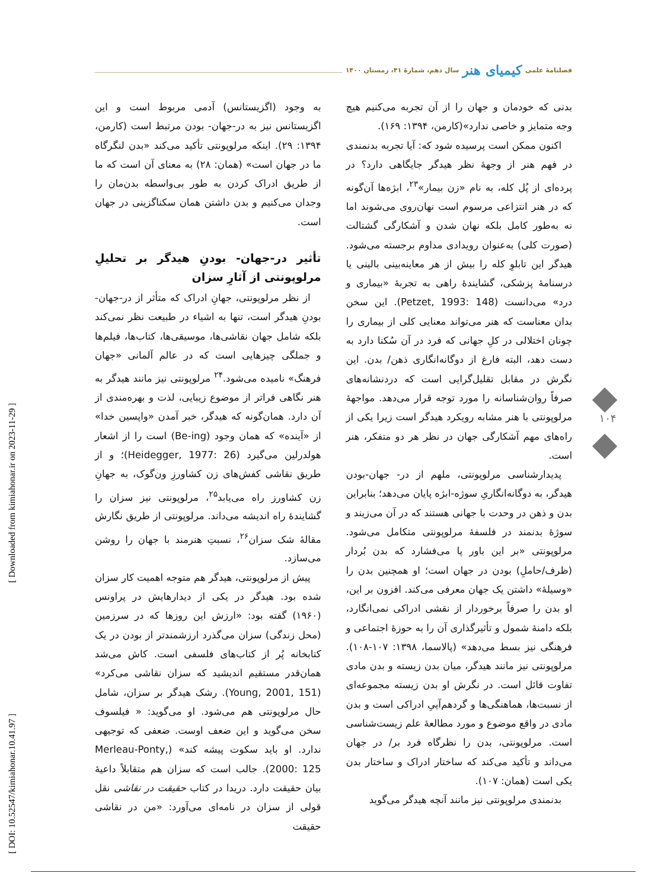فصلنامهٔ علمی کیمیای هنر سال دهم، شمارهٔ ۴۱، زمستان ۱۴۰۰
بدنی که خودمان و جهان را از آن تجربه می‌کنیم هیچ وجه متمایز و خاصی ندارد»(کارمن، ۱۳۹۴: ۱۶۹).
اکنون ممکن است پرسیده شود که: آیا تجربه بدنمندی در فهم هنر از وجهۀ نظر هیدگر جایگاهی دارد؟ در پرده‌ای از پُل کله، به نام «زن بیمار»<sup>۲۳</sup>، ابژه‌ها آن‌گونه که در هنر انتزاعی مرسوم است نهان‌روی می‌شوند اما نه به‌طور کامل بلکه نهان شدن و آشکارگی گشتالت (صورت کلی) به‌عنوان رویدادی مداوم برجسته می‌شود. هیدگر این تابلوِ کله را بیش از هر معاینه‌بینی بالینی یا درسنامۀ پزشکی، گشایندۀ راهی به تجربۀ «بیماری و درد» می‌دانست (Petzet, 1993: 148). این سخن بدان معناست که هنر می‌تواند معنایی کلی از بیماری را چونان اختلالی در کلِ جهانی که فرد در آن سُکنا دارد به دست دهد، البته فارغ از دوگانه‌انگاری ذهن/ بدن. این نگرش در مقابل تقلیل‌گرایی است که دردنشانه‌های صرفاً روان‌شناسانه را مورد توجه قرار می‌دهد. مواجهۀ مرلوپونتی با هنر مشابه رویکرد هیدگر است زیرا یکی از راه‌های مهم آشکارگی جهان در نظر هر دو متفکر، هنر است.
پدیدارشناسی مرلوپونتی، ملهم از در- جهان-بودن هیدگر، به دوگانه‌انگاریِ سوژه-ابژه پایان می‌دهد؛ بنابراین بدن و ذهن در وحدت با جهانی هستند که در آن می‌زیند و سوژۀ بدنمند در فلسفۀ مرلوپونتی متکامل می‌شود. مرلوپونتی «بر این باور پا می‌فشارد که بدن بُردار (ظرف/حاملِ) بودن در جهان است؛ او همچنین بدن را «وسیلۀ» داشتن یک جهان معرفی می‌کند. افزون بر این، او بدن را صرفاً برخوردار از نقشی ادراکی نمی‌انگارد، بلکه دامنۀ شمول و تأثیرگذاری آن را به حوزۀ اجتماعی و فرهنگی نیز بسط می‌دهد» (پالاسما، ۱۳۹۸: ۱۰۷-۱۰۸). مرلوپونتی نیز مانند هیدگر، میان بدن زیسته و بدن مادی تفاوت قائل است. در نگرش او بدن زیسته مجموعه‌ای از نسبت‌ها، هماهنگی‌ها و گردهم‌آییِ ادراکی است و بدن مادی در واقع موضوع و مورد مطالعۀ علم زیست‌شناسی است. مرلوپونتی، بدن را نظرگاه فرد بر/ در جهان می‌داند و تأکید می‌کند که ساختار ادراک و ساختار بدن یکی است (همان: ۱۰۷).
بدنمندی مرلوپونتی نیز مانند آنچه هیدگر می‌گوید
به وجود (اگزیستانس) آدمی مربوط است و این اگزیستانس نیز به در-جهان- بودن مرتبط است (کارمن، ۱۳۹۴: ۲۹). اینکه مرلوپونتی تأکید می‌کند «بدن لنگرگاه ما در جهان است» (همان: ۲۸) به معنای آن است که ما از طریق ادراک کردن به طور بی‌واسطه بدن‌مان را وجدان می‌کنیم و بدن داشتن همان سکناگزینی در جهان است.
تأثیر در-جهان- بودنِ هیدگر بر تحلیلِ مرلوپونتی از آثارِ سزان
از نظر مرلوپونتی، جهانِ ادراک که متأثر از در-جهان-بودنِ هیدگر است، تنها به اشیاء در طبیعت نظر نمی‌کند بلکه شامل جهان نقاشی‌ها، موسیقی‌ها، کتاب‌ها، فیلم‌ها و جملگی چیزهایی است که در عالم آلمانی «جهان فرهنگ» نامیده می‌شود.<sup>۲۴</sup> مرلوپونتی نیز مانند هیدگر به هنر نگاهی فراتر از موضوع زیبایی، لذت و بهره‌مندی از آن دارد. همان‌گونه که هیدگر، خبر آمدن «واپسین خدا» از «آینده» که همان وجود (Be-ing) است را از اشعار هولدرلین می‌گیرد (Heidegger, 1977: 26)؛ و از طریق نقاشی کفش‌های زن کشاورزِ ون‌گوک، به جهانِ زن کشاورز راه می‌یابد<sup>۲۵</sup>، مرلوپونتی نیز سزان را گشایندۀ راه اندیشه می‌داند. مرلوپونتی از طریق نگارش مقالۀ شک سزان<sup>۲۶</sup>، نسبتِ هنرمند با جهان را روشن می‌سازد.
پیش از مرلوپونتی، هیدگر هم متوجه اهمیت کار سزان شده بود. هیدگر در یکی از دیدارهایش در پراونس (۱۹۶۰) گفته بود: «ارزش این روزها که در سرزمین (محل زندگی) سزان می‌گذرد ارزشمندتر از بودن در یک کتابخانه پُر از کتاب‌های فلسفی است. کاش می‌شد همان‌قدر مستقیم اندیشید که سزان نقاشی می‌کرد» (Young, 2001, 151). رشک هیدگر بر سزان، شامل حال مرلوپونتی هم می‌شود. او می‌گوید: « فیلسوف سخن می‌گوید و این ضعف اوست. ضعفی که توجیهی ندارد. او باید سکوت پیشه کند» (Merleau-Ponty, 2000: 125). جالب است که سزان هم متقابلاً داعیۀ بیان حقیقت دارد. دریدا در کتاب حقیقت در نقاشی نقل قولی از سزان در نامه‌ای می‌آورد: «من در نقاشی حقیقت
۱۰۴
[ Downloaded from kimiahonar.ir on 2023-11-29 ]
[ DOI: 10.52547/kimiahonar.10.41.97 ]